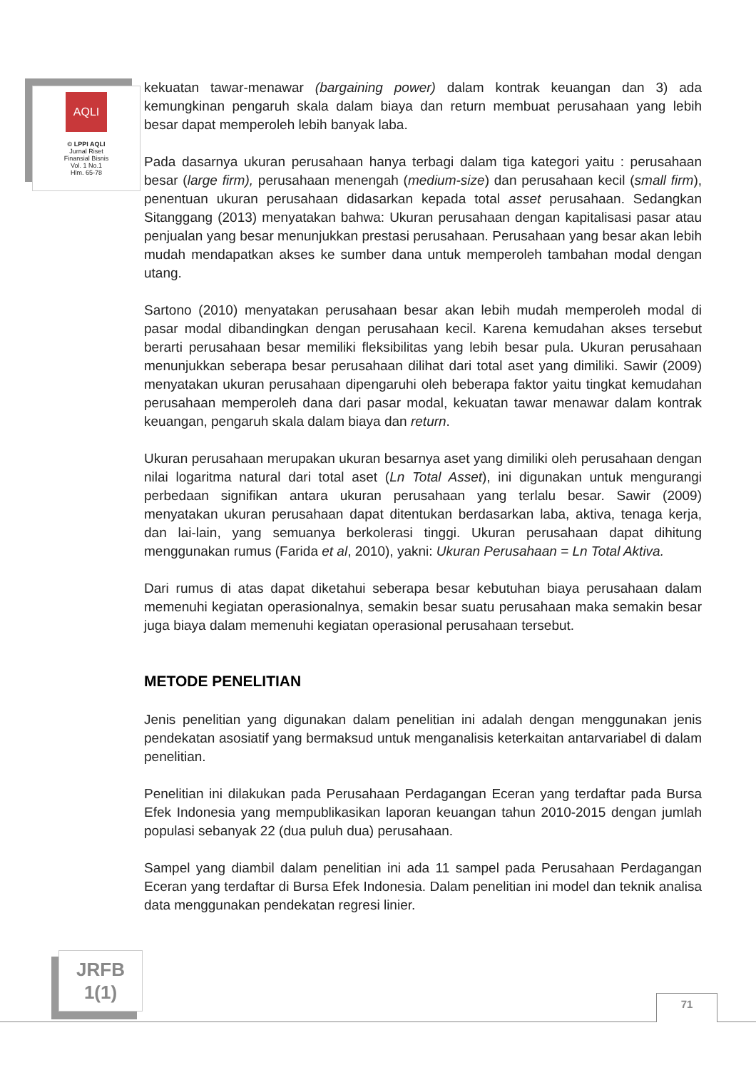AQLI
© LPPI AQLI
Jurnal Riset
Finansial Bisnis
Vol. 1 No.1
Hlm. 65-78
kekuatan tawar-menawar (bargaining power) dalam kontrak keuangan dan 3) ada kemungkinan pengaruh skala dalam biaya dan return membuat perusahaan yang lebih besar dapat memperoleh lebih banyak laba.
Pada dasarnya ukuran perusahaan hanya terbagi dalam tiga kategori yaitu : perusahaan besar (large firm), perusahaan menengah (medium-size) dan perusahaan kecil (small firm), penentuan ukuran perusahaan didasarkan kepada total asset perusahaan. Sedangkan Sitanggang (2013) menyatakan bahwa: Ukuran perusahaan dengan kapitalisasi pasar atau penjualan yang besar menunjukkan prestasi perusahaan. Perusahaan yang besar akan lebih mudah mendapatkan akses ke sumber dana untuk memperoleh tambahan modal dengan utang.
Sartono (2010) menyatakan perusahaan besar akan lebih mudah memperoleh modal di pasar modal dibandingkan dengan perusahaan kecil. Karena kemudahan akses tersebut berarti perusahaan besar memiliki fleksibilitas yang lebih besar pula. Ukuran perusahaan menunjukkan seberapa besar perusahaan dilihat dari total aset yang dimiliki. Sawir (2009) menyatakan ukuran perusahaan dipengaruhi oleh beberapa faktor yaitu tingkat kemudahan perusahaan memperoleh dana dari pasar modal, kekuatan tawar menawar dalam kontrak keuangan, pengaruh skala dalam biaya dan return.
Ukuran perusahaan merupakan ukuran besarnya aset yang dimiliki oleh perusahaan dengan nilai logaritma natural dari total aset (Ln Total Asset), ini digunakan untuk mengurangi perbedaan signifikan antara ukuran perusahaan yang terlalu besar. Sawir (2009) menyatakan ukuran perusahaan dapat ditentukan berdasarkan laba, aktiva, tenaga kerja, dan lai-lain, yang semuanya berkolerasi tinggi. Ukuran perusahaan dapat dihitung menggunakan rumus (Farida et al, 2010), yakni: Ukuran Perusahaan = Ln Total Aktiva.
Dari rumus di atas dapat diketahui seberapa besar kebutuhan biaya perusahaan dalam memenuhi kegiatan operasionalnya, semakin besar suatu perusahaan maka semakin besar juga biaya dalam memenuhi kegiatan operasional perusahaan tersebut.
METODE PENELITIAN
Jenis penelitian yang digunakan dalam penelitian ini adalah dengan menggunakan jenis pendekatan asosiatif yang bermaksud untuk menganalisis keterkaitan antarvariabel di dalam penelitian.
Penelitian ini dilakukan pada Perusahaan Perdagangan Eceran yang terdaftar pada Bursa Efek Indonesia yang mempublikasikan laporan keuangan tahun 2010-2015 dengan jumlah populasi sebanyak 22 (dua puluh dua) perusahaan.
Sampel yang diambil dalam penelitian ini ada 11 sampel pada Perusahaan Perdagangan Eceran yang terdaftar di Bursa Efek Indonesia. Dalam penelitian ini model dan teknik analisa data menggunakan pendekatan regresi linier.
JRFB
1(1)
71